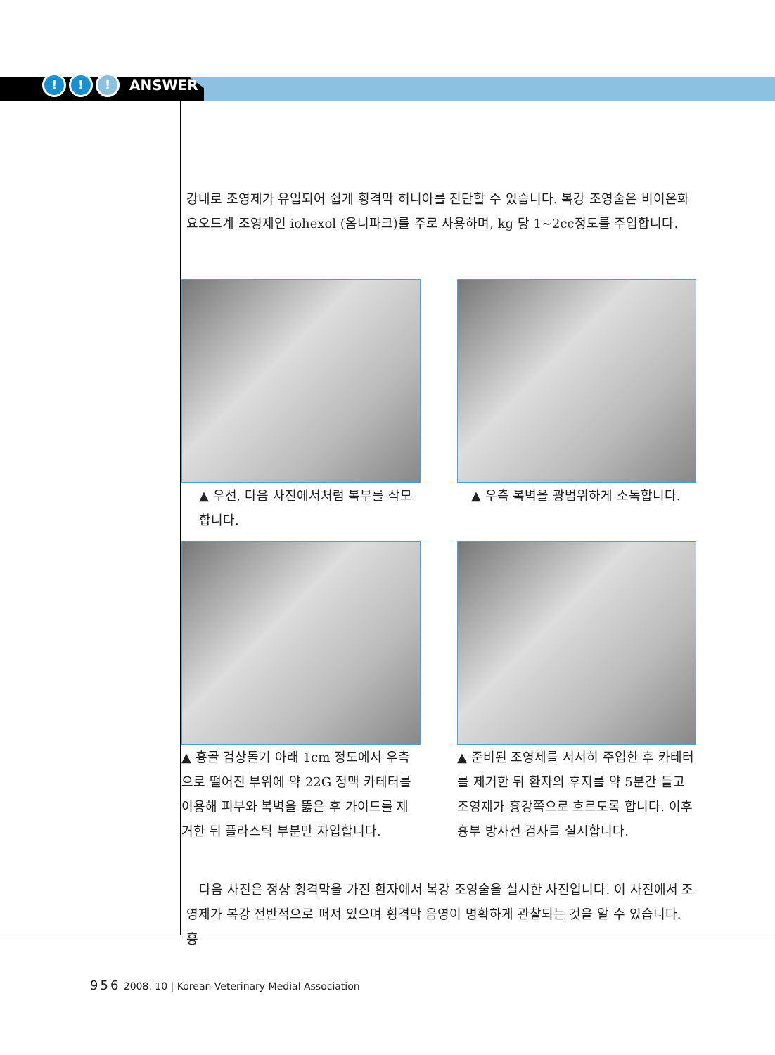!!! ANSWER
강내로 조영제가 유입되어 쉽게 횡격막 허니아를 진단할 수 있습니다. 복강 조영술은 비이온화 요오드계 조영제인 iohexol (옴니파크)를 주로 사용하며, kg 당 1~2cc정도를 주입합니다.
▲ 우선, 다음 사진에서처럼 복부를 삭모합니다.
▲ 우측 복벽을 광범위하게 소독합니다.
▲ 흉골 검상돌기 아래 1cm 정도에서 우측으로 떨어진 부위에 약 22G 정맥 카테터를 이용해 피부와 복벽을 뚫은 후 가이드를 제거한 뒤 플라스틱 부분만 자입합니다.
▲ 준비된 조영제를 서서히 주입한 후 카테터를 제거한 뒤 환자의 후지를 약 5분간 들고 조영제가 흉강쪽으로 흐르도록 합니다. 이후 흉부 방사선 검사를 실시합니다.
다음 사진은 정상 횡격막을 가진 환자에서 복강 조영술을 실시한 사진입니다. 이 사진에서 조영제가 복강 전반적으로 퍼져 있으며 횡격막 음영이 명확하게 관찰되는 것을 알 수 있습니다. 흉
956 2008. 10 | Korean Veterinary Medial Association